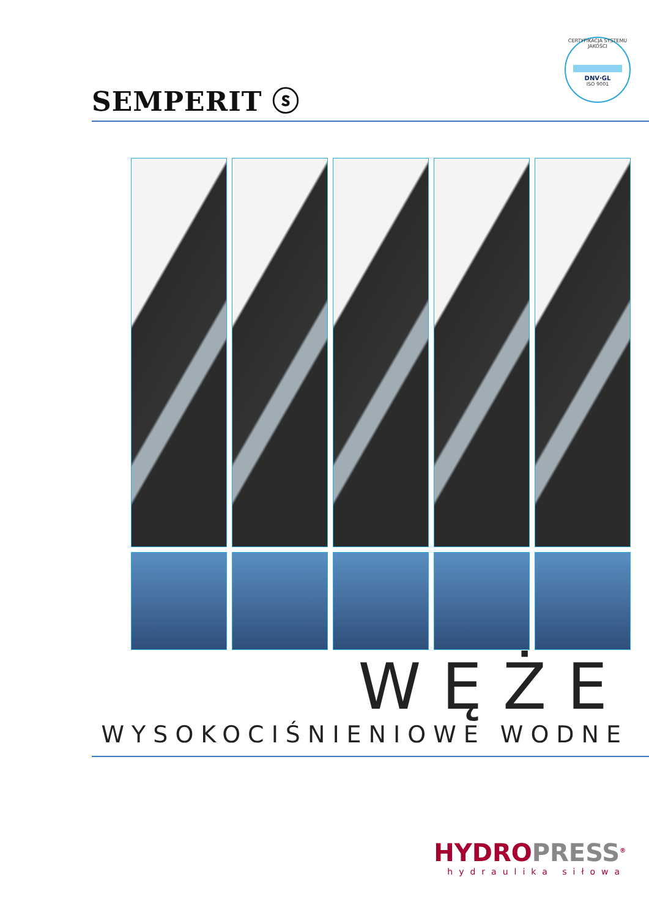SEMPERIT ⓢ
CERTYFIKACJA SYSTEMU JAKOŚCI
DNV·GL
ISO 9001
WĘŻE
WYSOKOCIŚNIENIOWE WODNE
HYDROPRESS<sup>®</sup>
hydraulika siłowa